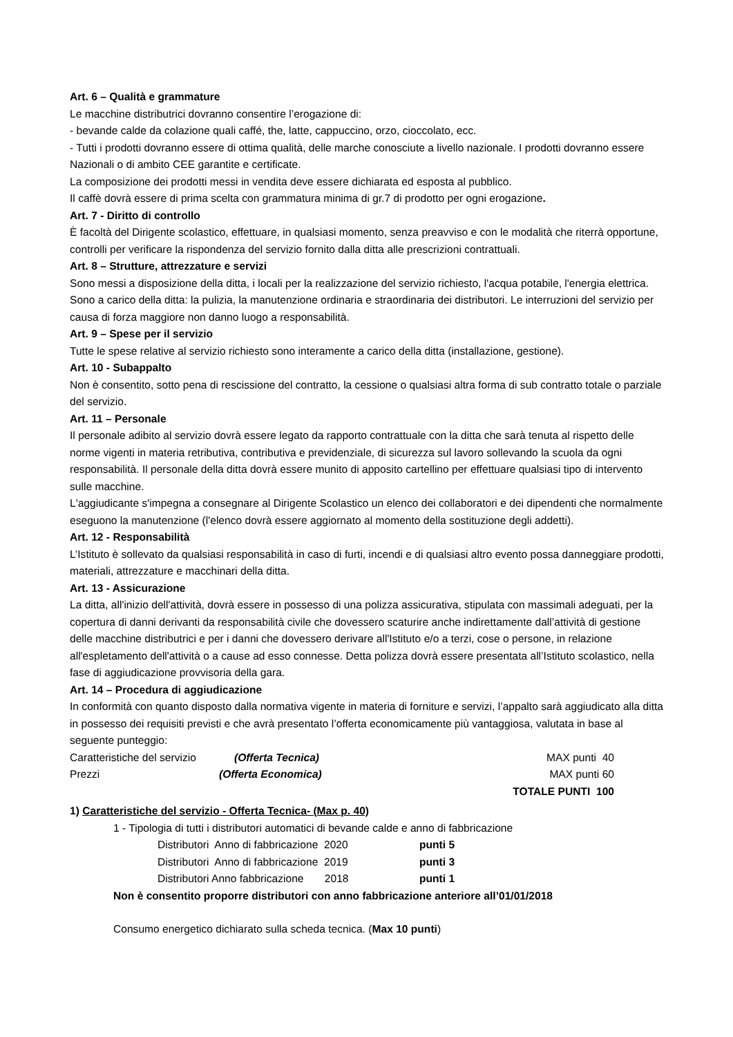Art. 6 – Qualità e grammature
Le macchine distributrici dovranno consentire l’erogazione di:
- bevande calde da colazione quali caffé, the, latte, cappuccino, orzo, cioccolato, ecc.
- Tutti i prodotti dovranno essere di ottima qualità, delle marche conosciute a livello nazionale. I prodotti dovranno essere Nazionali o di ambito CEE garantite e certificate.
La composizione dei prodotti messi in vendita deve essere dichiarata ed esposta al pubblico.
Il caffè dovrà essere di prima scelta con grammatura minima di gr.7 di prodotto per ogni erogazione.
Art. 7 - Diritto di controllo
È facoltà del Dirigente scolastico, effettuare, in qualsiasi momento, senza preavviso e con le modalità che riterrà opportune, controlli per verificare la rispondenza del servizio fornito dalla ditta alle prescrizioni contrattuali.
Art. 8 – Strutture, attrezzature e servizi
Sono messi a disposizione della ditta, i locali per la realizzazione del servizio richiesto, l'acqua potabile, l'energia elettrica. Sono a carico della ditta: la pulizia, la manutenzione ordinaria e straordinaria dei distributori. Le interruzioni del servizio per causa di forza maggiore non danno luogo a responsabilità.
Art. 9 – Spese per il servizio
Tutte le spese relative al servizio richiesto sono interamente a carico della ditta (installazione, gestione).
Art. 10 - Subappalto
Non è consentito, sotto pena di rescissione del contratto, la cessione o qualsiasi altra forma di sub contratto totale o parziale del servizio.
Art. 11 – Personale
Il personale adibito al servizio dovrà essere legato da rapporto contrattuale con la ditta che sarà tenuta al rispetto delle norme vigenti in materia retributiva, contributiva e previdenziale, di sicurezza sul lavoro sollevando la scuola da ogni responsabilità. Il personale della ditta dovrà essere munito di apposito cartellino per effettuare qualsiasi tipo di intervento sulle macchine.
L'aggiudicante s'impegna a consegnare al Dirigente Scolastico un elenco dei collaboratori e dei dipendenti che normalmente eseguono la manutenzione (l'elenco dovrà essere aggiornato al momento della sostituzione degli addetti).
Art. 12 - Responsabilità
L’Istituto è sollevato da qualsiasi responsabilità in caso di furti, incendi e di qualsiasi altro evento possa danneggiare prodotti, materiali, attrezzature e macchinari della ditta.
Art. 13 - Assicurazione
La ditta, all'inizio dell'attività, dovrà essere in possesso di una polizza assicurativa, stipulata con massimali adeguati, per la copertura di danni derivanti da responsabilità civile che dovessero scaturire anche indirettamente dall’attività di gestione delle macchine distributrici e per i danni che dovessero derivare all'Istituto e/o a terzi, cose o persone, in relazione all'espletamento dell'attività o a cause ad esso connesse. Detta polizza dovrà essere presentata all’Istituto scolastico, nella fase di aggiudicazione provvisoria della gara.
Art. 14 – Procedura di aggiudicazione
In conformità con quanto disposto dalla normativa vigente in materia di forniture e servizi, l’appalto sarà aggiudicato alla ditta in possesso dei requisiti previsti e che avrà presentato l’offerta economicamente più vantaggiosa, valutata in base al seguente punteggio:
Caratteristiche del servizio (Offerta Tecnica) MAX punti 40
Prezzi (Offerta Economica) MAX punti 60
TOTALE PUNTI 100
1) Caratteristiche del servizio - Offerta Tecnica- (Max p. 40)
1 - Tipologia di tutti i distributori automatici di bevande calde e anno di fabbricazione
Distributori Anno di fabbricazione 2020 punti 5
Distributori Anno di fabbricazione 2019 punti 3
Distributori Anno fabbricazione 2018 punti 1
Non è consentito proporre distributori con anno fabbricazione anteriore all’01/01/2018
Consumo energetico dichiarato sulla scheda tecnica. (Max 10 punti)